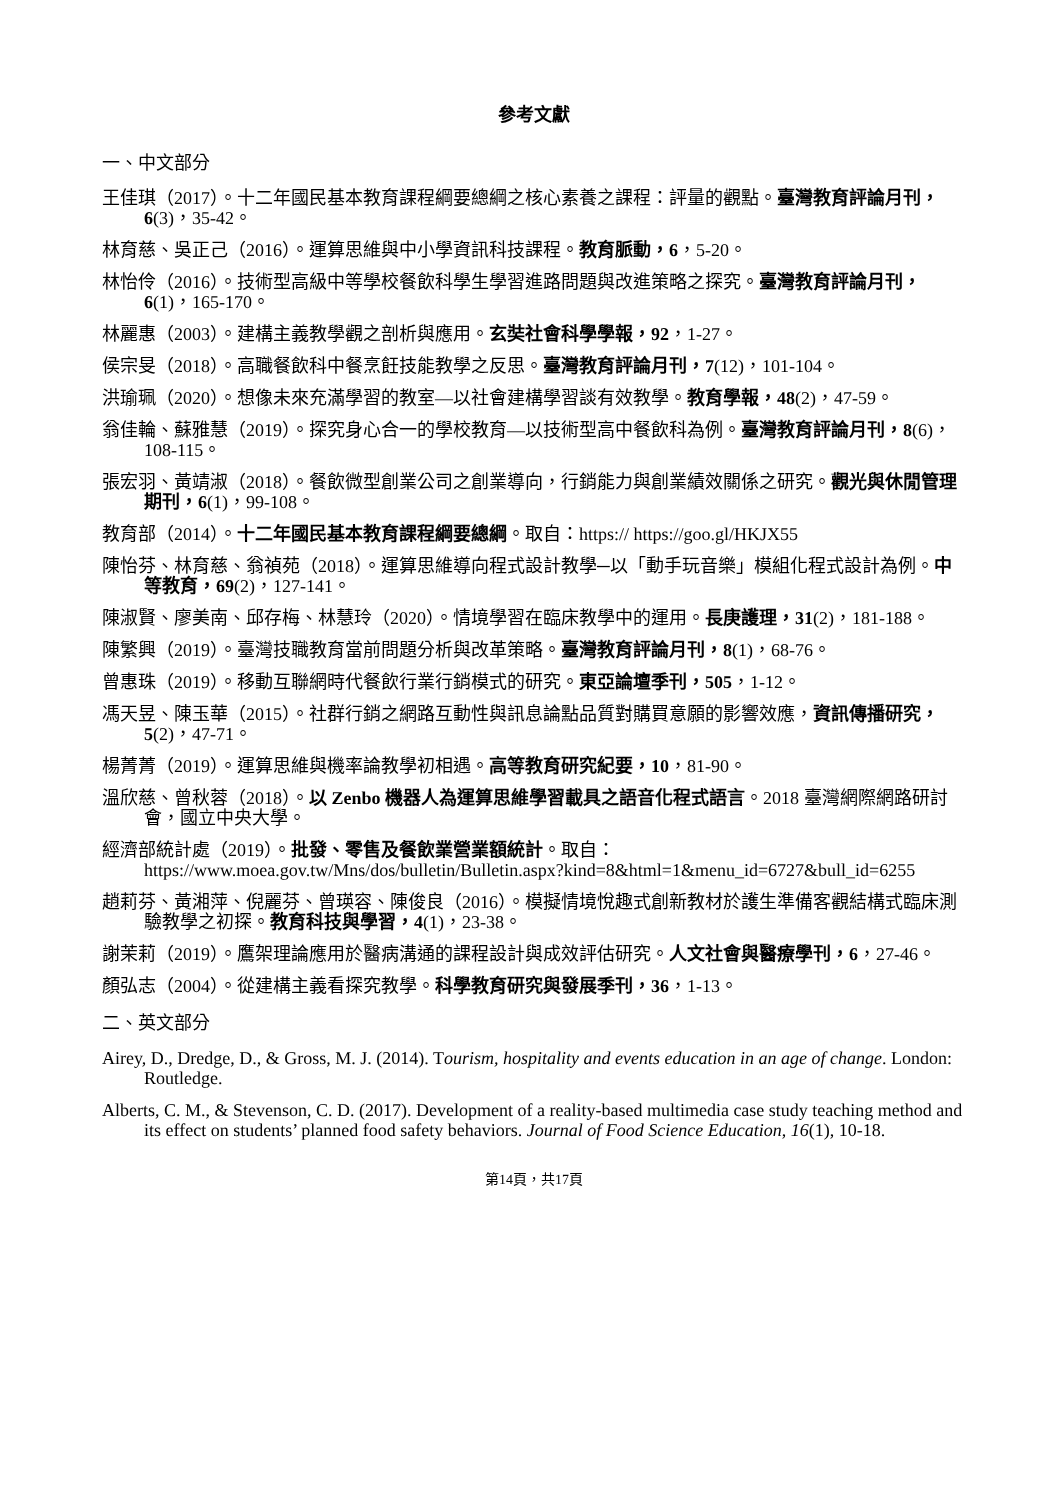參考文獻
一、中文部分
王佳琪（2017）。十二年國民基本教育課程綱要總綱之核心素養之課程：評量的觀點。臺灣教育評論月刊，6(3)，35-42。
林育慈、吳正己（2016）。運算思維與中小學資訊科技課程。教育脈動，6，5-20。
林怡伶（2016）。技術型高級中等學校餐飲科學生學習進路問題與改進策略之探究。臺灣教育評論月刊，6(1)，165-170。
林麗惠（2003）。建構主義教學觀之剖析與應用。玄奘社會科學學報，92，1-27。
侯宗旻（2018）。高職餐飲科中餐烹飪技能教學之反思。臺灣教育評論月刊，7(12)，101-104。
洪瑜珮（2020）。想像未來充滿學習的教室—以社會建構學習談有效教學。教育學報，48(2)，47-59。
翁佳輪、蘇雅慧（2019）。探究身心合一的學校教育—以技術型高中餐飲科為例。臺灣教育評論月刊，8(6)，108-115。
張宏羽、黃靖淑（2018）。餐飲微型創業公司之創業導向，行銷能力與創業績效關係之研究。觀光與休閒管理期刊，6(1)，99-108。
教育部（2014）。十二年國民基本教育課程綱要總綱。取自：https:// https://goo.gl/HKJX55
陳怡芬、林育慈、翁禎苑（2018）。運算思維導向程式設計教學─以「動手玩音樂」模組化程式設計為例。中等教育，69(2)，127-141。
陳淑賢、廖美南、邱存梅、林慧玲（2020）。情境學習在臨床教學中的運用。長庚護理，31(2)，181-188。
陳繁興（2019）。臺灣技職教育當前問題分析與改革策略。臺灣教育評論月刊，8(1)，68-76。
曾惠珠（2019）。移動互聯網時代餐飲行業行銷模式的研究。東亞論壇季刊，505，1-12。
馮天昱、陳玉華（2015）。社群行銷之網路互動性與訊息論點品質對購買意願的影響效應，資訊傳播研究，5(2)，47-71。
楊菁菁（2019）。運算思維與機率論教學初相遇。高等教育研究紀要，10，81-90。
溫欣慈、曾秋蓉（2018）。以 Zenbo 機器人為運算思維學習載具之語音化程式語言。2018 臺灣網際網路研討會，國立中央大學。
經濟部統計處（2019）。批發、零售及餐飲業營業額統計。取自：https://www.moea.gov.tw/Mns/dos/bulletin/Bulletin.aspx?kind=8&html=1&menu_id=6727&bull_id=6255
趙莉芬、黃湘萍、倪麗芬、曾瑛容、陳俊良（2016）。模擬情境悅趣式創新教材於護生準備客觀結構式臨床測驗教學之初探。教育科技與學習，4(1)，23-38。
謝茉莉（2019）。鷹架理論應用於醫病溝通的課程設計與成效評估研究。人文社會與醫療學刊，6，27-46。
顏弘志（2004）。從建構主義看探究教學。科學教育研究與發展季刊，36，1-13。
二、英文部分
Airey, D., Dredge, D., & Gross, M. J. (2014). Tourism, hospitality and events education in an age of change. London: Routledge.
Alberts, C. M., & Stevenson, C. D. (2017). Development of a reality-based multimedia case study teaching method and its effect on students’ planned food safety behaviors. Journal of Food Science Education, 16(1), 10-18.
第14頁，共17頁